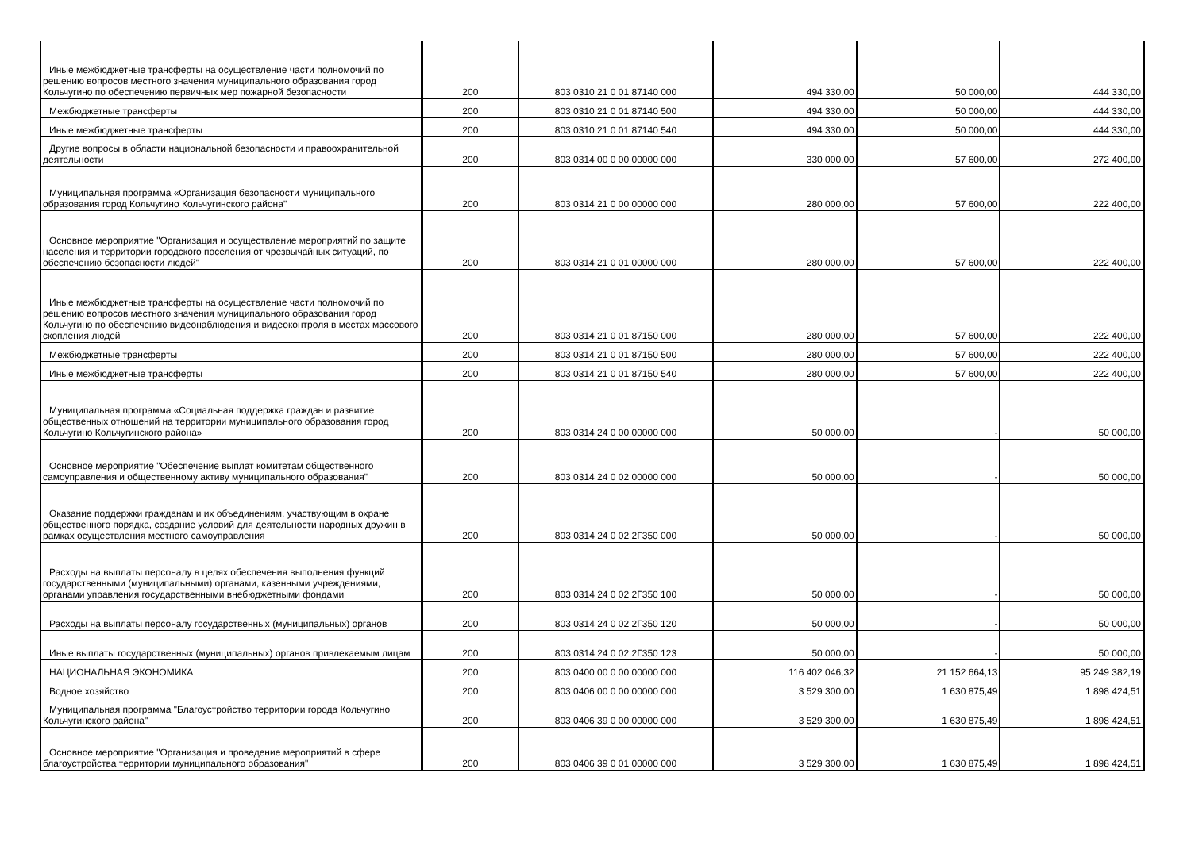| Иные межбюджетные трансферты на осуществление части полномочий по решению вопросов местного значения муниципального образования город Кольчугино по обеспечению первичных мер пожарной безопасности | 200 | 803 0310 21 0 01 87140 000 | 494 330,00 | 50 000,00 | 444 330,00 |
| Межбюджетные трансферты | 200 | 803 0310 21 0 01 87140 500 | 494 330,00 | 50 000,00 | 444 330,00 |
| Иные межбюджетные трансферты | 200 | 803 0310 21 0 01 87140 540 | 494 330,00 | 50 000,00 | 444 330,00 |
| Другие вопросы в области национальной безопасности и правоохранительной деятельности | 200 | 803 0314 00 0 00 00000 000 | 330 000,00 | 57 600,00 | 272 400,00 |
| Муниципальная программа «Организация безопасности муниципального образования город Кольчугино Кольчугинского района" | 200 | 803 0314 21 0 00 00000 000 | 280 000,00 | 57 600,00 | 222 400,00 |
| Основное мероприятие "Организация и осуществление мероприятий по защите населения и территории городского поселения от чрезвычайных ситуаций, по обеспечению безопасности людей" | 200 | 803 0314 21 0 01 00000 000 | 280 000,00 | 57 600,00 | 222 400,00 |
| Иные межбюджетные трансферты на осуществление части полномочий по решению вопросов местного значения муниципального образования город Кольчугино по обеспечению видеонаблюдения и видеоконтроля в местах массового скопления людей | 200 | 803 0314 21 0 01 87150 000 | 280 000,00 | 57 600,00 | 222 400,00 |
| Межбюджетные трансферты | 200 | 803 0314 21 0 01 87150 500 | 280 000,00 | 57 600,00 | 222 400,00 |
| Иные межбюджетные трансферты | 200 | 803 0314 21 0 01 87150 540 | 280 000,00 | 57 600,00 | 222 400,00 |
| Муниципальная программа «Социальная поддержка граждан и развитие общественных отношений на территории муниципального образования город Кольчугино Кольчугинского района» | 200 | 803 0314 24 0 00 00000 000 | 50 000,00 | - | 50 000,00 |
| Основное мероприятие "Обеспечение выплат комитетам общественного самоуправления и общественному активу муниципального образования" | 200 | 803 0314 24 0 02 00000 000 | 50 000,00 | - | 50 000,00 |
| Оказание поддержки гражданам и их объединениям, участвующим в охране общественного порядка, создание условий для деятельности народных дружин в рамках осуществления местного самоуправления | 200 | 803 0314 24 0 02 2Г350 000 | 50 000,00 | - | 50 000,00 |
| Расходы на выплаты персоналу в целях обеспечения выполнения функций государственными (муниципальными) органами, казенными учреждениями, органами управления государственными внебюджетными фондами | 200 | 803 0314 24 0 02 2Г350 100 | 50 000,00 | - | 50 000,00 |
| Расходы на выплаты персоналу государственных (муниципальных) органов | 200 | 803 0314 24 0 02 2Г350 120 | 50 000,00 | - | 50 000,00 |
| Иные выплаты государственных (муниципальных) органов привлекаемым лицам | 200 | 803 0314 24 0 02 2Г350 123 | 50 000,00 | - | 50 000,00 |
| НАЦИОНАЛЬНАЯ ЭКОНОМИКА | 200 | 803 0400 00 0 00 00000 000 | 116 402 046,32 | 21 152 664,13 | 95 249 382,19 |
| Водное хозяйство | 200 | 803 0406 00 0 00 00000 000 | 3 529 300,00 | 1 630 875,49 | 1 898 424,51 |
| Муниципальная программа "Благоустройство территории города Кольчугино Кольчугинского района" | 200 | 803 0406 39 0 00 00000 000 | 3 529 300,00 | 1 630 875,49 | 1 898 424,51 |
| Основное мероприятие "Организация и проведение мероприятий в сфере благоустройства территории муниципального образования" | 200 | 803 0406 39 0 01 00000 000 | 3 529 300,00 | 1 630 875,49 | 1 898 424,51 |